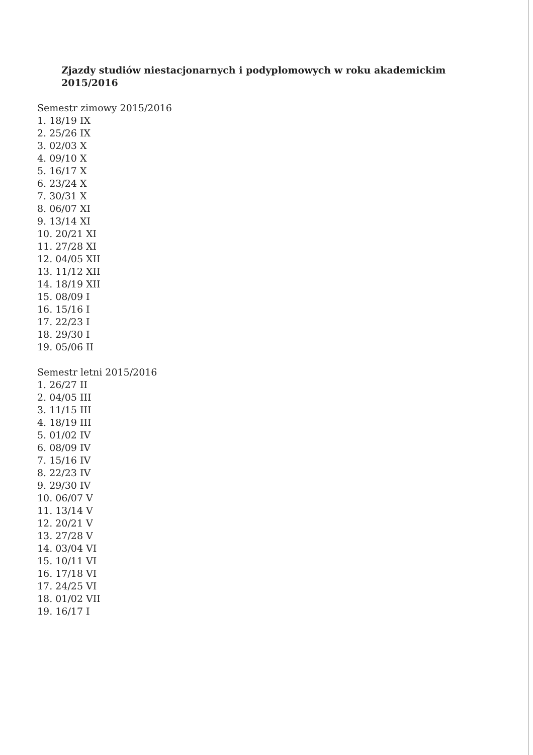Zjazdy studiów niestacjonarnych i podyplomowych w roku akademickim
2015/2016
Semestr zimowy 2015/2016
1. 18/19 IX
2. 25/26 IX
3. 02/03 X
4. 09/10 X
5. 16/17 X
6. 23/24 X
7. 30/31 X
8. 06/07 XI
9. 13/14 XI
10. 20/21 XI
11. 27/28 XI
12. 04/05 XII
13. 11/12 XII
14. 18/19 XII
15. 08/09 I
16. 15/16 I
17. 22/23 I
18. 29/30 I
19. 05/06 II
Semestr letni 2015/2016
1. 26/27 II
2. 04/05 III
3. 11/15 III
4. 18/19 III
5. 01/02 IV
6. 08/09 IV
7. 15/16 IV
8. 22/23 IV
9. 29/30 IV
10. 06/07 V
11. 13/14 V
12. 20/21 V
13. 27/28 V
14. 03/04 VI
15. 10/11 VI
16. 17/18 VI
17. 24/25 VI
18. 01/02 VII
19. 16/17 I